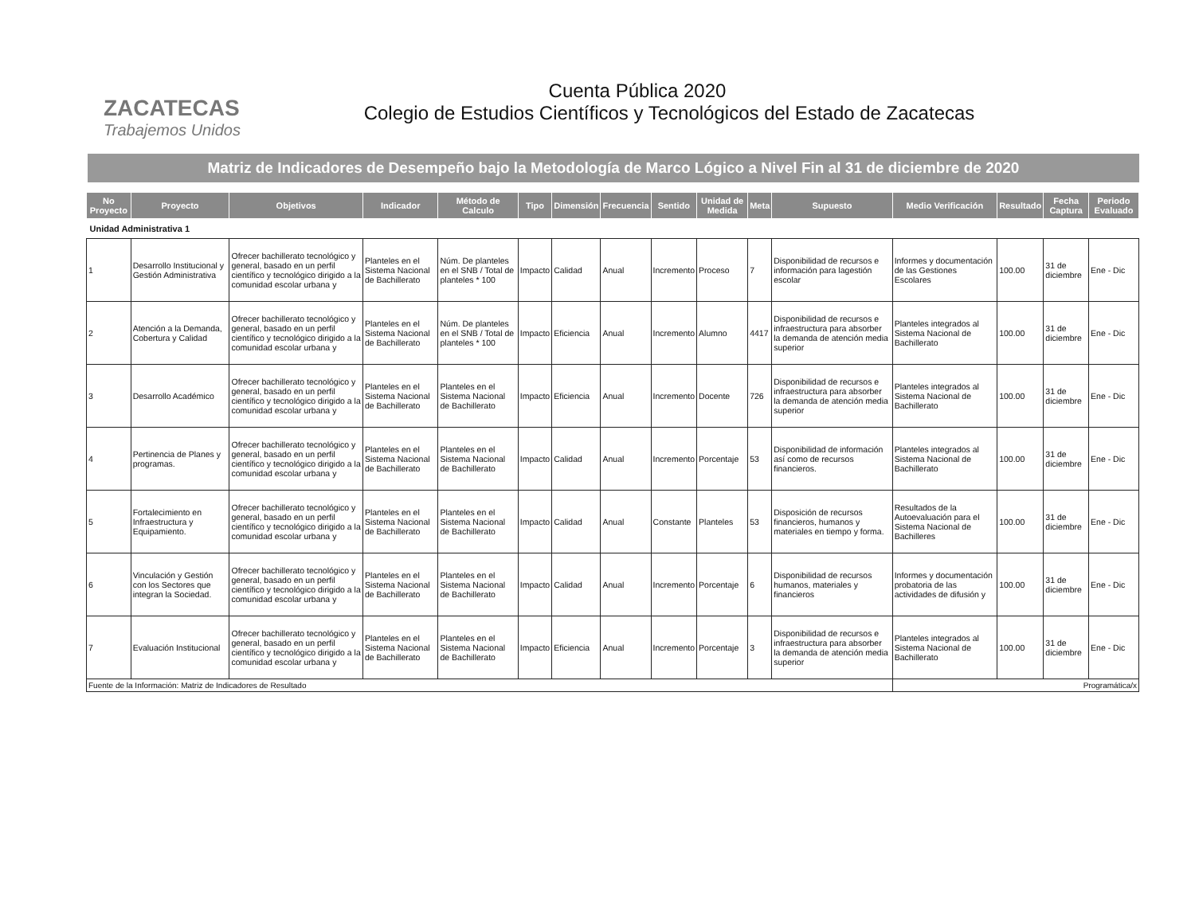ZACATECAS
Trabajemos Unidos
Cuenta Pública 2020
Colegio de Estudios Científicos y Tecnológicos del Estado de Zacatecas
Matriz de Indicadores de Desempeño bajo la Metodología de Marco Lógico a Nivel Fin al 31 de diciembre de 2020
| No Proyecto | Proyecto | Objetivos | Indicador | Método de Calculo | Tipo | Dimensión | Frecuencia | Sentido | Unidad de Medida | Meta | Supuesto | Medio Verificación | Resultado | Fecha Captura | Periodo Evaluado |
| --- | --- | --- | --- | --- | --- | --- | --- | --- | --- | --- | --- | --- | --- | --- | --- |
| Unidad Administrativa 1 | | | | | | | | | | | | | | | |
| 1 | Desarrollo Institucional y Gestión Administrativa | Ofrecer bachillerato tecnológico y general, basado en un perfil científico y tecnológico dirigido a la comunidad escolar urbana y | Planteles en el Sistema Nacional de Bachillerato | Núm. De planteles en el SNB / Total de planteles * 100 | Impacto | Calidad | Anual | Incremento | Proceso | 7 | Disponibilidad de recursos e información para lagestión escolar | Informes y documentación de las Gestiones Escolares | 100.00 | 31 de diciembre | Ene - Dic |
| 2 | Atención a la Demanda, Cobertura y Calidad | Ofrecer bachillerato tecnológico y general, basado en un perfil científico y tecnológico dirigido a la comunidad escolar urbana y | Planteles en el Sistema Nacional de Bachillerato | Núm. De planteles en el SNB / Total de planteles * 100 | Impacto | Eficiencia | Anual | Incremento | Alumno | 4417 | Disponibilidad de recursos e infraestructura para absorber la demanda de atención media superior | Planteles integrados al Sistema Nacional de Bachillerato | 100.00 | 31 de diciembre | Ene - Dic |
| 3 | Desarrollo Académico | Ofrecer bachillerato tecnológico y general, basado en un perfil científico y tecnológico dirigido a la comunidad escolar urbana y | Planteles en el Sistema Nacional de Bachillerato | Planteles en el Sistema Nacional de Bachillerato | Impacto | Eficiencia | Anual | Incremento | Docente | 726 | Disponibilidad de recursos e infraestructura para absorber la demanda de atención media superior | Planteles integrados al Sistema Nacional de Bachillerato | 100.00 | 31 de diciembre | Ene - Dic |
| 4 | Pertinencia de Planes y programas. | Ofrecer bachillerato tecnológico y general, basado en un perfil científico y tecnológico dirigido a la comunidad escolar urbana y | Planteles en el Sistema Nacional de Bachillerato | Planteles en el Sistema Nacional de Bachillerato | Impacto | Calidad | Anual | Incremento | Porcentaje | 53 | Disponibilidad de información así como de recursos financieros. | Planteles integrados al Sistema Nacional de Bachillerato | 100.00 | 31 de diciembre | Ene - Dic |
| 5 | Fortalecimiento en Infraestructura y Equipamiento. | Ofrecer bachillerato tecnológico y general, basado en un perfil científico y tecnológico dirigido a la comunidad escolar urbana y | Planteles en el Sistema Nacional de Bachillerato | Planteles en el Sistema Nacional de Bachillerato | Impacto | Calidad | Anual | Constante | Planteles | 53 | Disposición de recursos financieros, humanos y materiales en tiempo y forma. | Resultados de la Autoevaluación para el Sistema Nacional de Bachilleres | 100.00 | 31 de diciembre | Ene - Dic |
| 6 | Vinculación y Gestión con los Sectores que integran la Sociedad. | Ofrecer bachillerato tecnológico y general, basado en un perfil científico y tecnológico dirigido a la comunidad escolar urbana y | Planteles en el Sistema Nacional de Bachillerato | Planteles en el Sistema Nacional de Bachillerato | Impacto | Calidad | Anual | Incremento | Porcentaje | 6 | Disponibilidad de recursos humanos, materiales y financieros | Informes y documentación probatoria de las actividades de difusión y | 100.00 | 31 de diciembre | Ene - Dic |
| 7 | Evaluación Institucional | Ofrecer bachillerato tecnológico y general, basado en un perfil científico y tecnológico dirigido a la comunidad escolar urbana y | Planteles en el Sistema Nacional de Bachillerato | Planteles en el Sistema Nacional de Bachillerato | Impacto | Eficiencia | Anual | Incremento | Porcentaje | 3 | Disponibilidad de recursos e infraestructura para absorber la demanda de atención media superior | Planteles integrados al Sistema Nacional de Bachillerato | 100.00 | 31 de diciembre | Ene - Dic |
| Fuente de la Información: Matriz de Indicadores de Resultado | | | | | | | | | | | | Programática/x | | | |